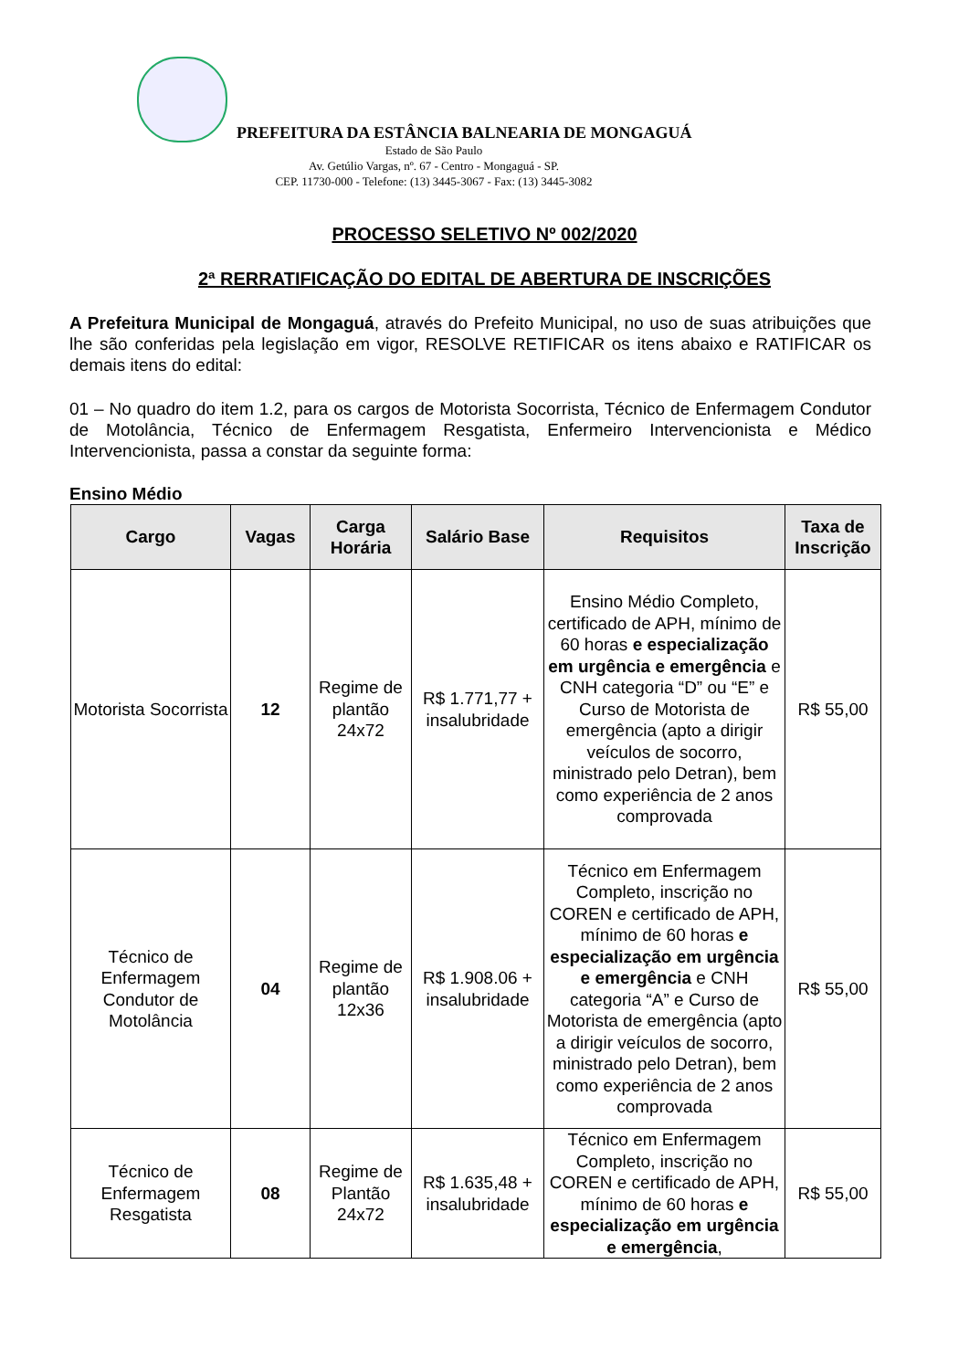PREFEITURA DA ESTÂNCIA BALNEARIA DE MONGAGUÁ
Estado de São Paulo
Av. Getúlio Vargas, nº. 67 - Centro - Mongaguá - SP.
CEP. 11730-000 - Telefone: (13) 3445-3067 - Fax: (13) 3445-3082
PROCESSO SELETIVO Nº 002/2020
2ª RERRATIFICAÇÃO DO EDITAL DE ABERTURA DE INSCRIÇÕES
A Prefeitura Municipal de Mongaguá, através do Prefeito Municipal, no uso de suas atribuições que lhe são conferidas pela legislação em vigor, RESOLVE RETIFICAR os itens abaixo e RATIFICAR os demais itens do edital:
01 – No quadro do item 1.2, para os cargos de Motorista Socorrista, Técnico de Enfermagem Condutor de Motolância, Técnico de Enfermagem Resgatista, Enfermeiro Intervencionista e Médico Intervencionista, passa a constar da seguinte forma:
Ensino Médio
| Cargo | Vagas | Carga Horária | Salário Base | Requisitos | Taxa de Inscrição |
| --- | --- | --- | --- | --- | --- |
| Motorista Socorrista | 12 | Regime de plantão 24x72 | R$ 1.771,77 + insalubridade | Ensino Médio Completo, certificado de APH, mínimo de 60 horas e especialização em urgência e emergência e CNH categoria “D” ou “E” e Curso de Motorista de emergência (apto a dirigir veículos de socorro, ministrado pelo Detran), bem como experiência de 2 anos comprovada | R$ 55,00 |
| Técnico de Enfermagem Condutor de Motolância | 04 | Regime de plantão 12x36 | R$ 1.908.06 + insalubridade | Técnico em Enfermagem Completo, inscrição no COREN e certificado de APH, mínimo de 60 horas e especialização em urgência e emergência e CNH categoria “A” e Curso de Motorista de emergência (apto a dirigir veículos de socorro, ministrado pelo Detran), bem como experiência de 2 anos comprovada | R$ 55,00 |
| Técnico de Enfermagem Resgatista | 08 | Regime de Plantão 24x72 | R$ 1.635,48 + insalubridade | Técnico em Enfermagem Completo, inscrição no COREN e certificado de APH, mínimo de 60 horas e especialização em urgência e emergência , | R$ 55,00 |